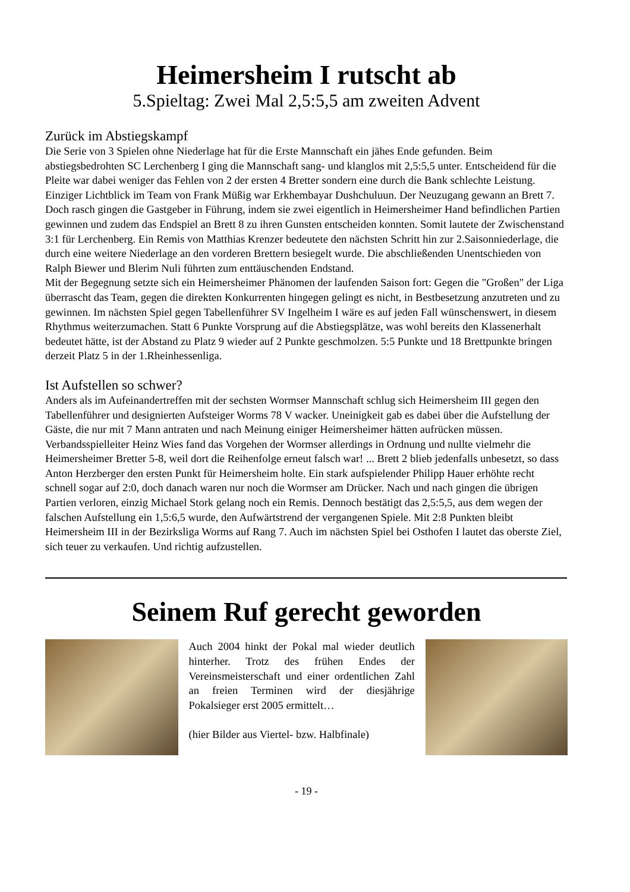Heimersheim I rutscht ab
5.Spieltag: Zwei Mal 2,5:5,5 am zweiten Advent
Zurück im Abstiegskampf
Die Serie von 3 Spielen ohne Niederlage hat für die Erste Mannschaft ein jähes Ende gefunden. Beim abstiegsbedrohten SC Lerchenberg I ging die Mannschaft sang- und klanglos mit 2,5:5,5 unter. Entscheidend für die Pleite war dabei weniger das Fehlen von 2 der ersten 4 Bretter sondern eine durch die Bank schlechte Leistung. Einziger Lichtblick im Team von Frank Müßig war Erkhembayar Dushchuluun. Der Neuzugang gewann an Brett 7. Doch rasch gingen die Gastgeber in Führung, indem sie zwei eigentlich in Heimersheimer Hand befindlichen Partien gewinnen und zudem das Endspiel an Brett 8 zu ihren Gunsten entscheiden konnten. Somit lautete der Zwischenstand 3:1 für Lerchenberg. Ein Remis von Matthias Krenzer bedeutete den nächsten Schritt hin zur 2.Saisonniederlage, die durch eine weitere Niederlage an den vorderen Brettern besiegelt wurde. Die abschließenden Unentschieden von Ralph Biewer und Blerim Nuli führten zum enttäuschenden Endstand.
Mit der Begegnung setzte sich ein Heimersheimer Phänomen der laufenden Saison fort: Gegen die "Großen" der Liga überrascht das Team, gegen die direkten Konkurrenten hingegen gelingt es nicht, in Bestbesetzung anzutreten und zu gewinnen. Im nächsten Spiel gegen Tabellenführer SV Ingelheim I wäre es auf jeden Fall wünschenswert, in diesem Rhythmus weiterzumachen. Statt 6 Punkte Vorsprung auf die Abstiegsplätze, was wohl bereits den Klassenerhalt bedeutet hätte, ist der Abstand zu Platz 9 wieder auf 2 Punkte geschmolzen. 5:5 Punkte und 18 Brettpunkte bringen derzeit Platz 5 in der 1.Rheinhessenliga.
Ist Aufstellen so schwer?
Anders als im Aufeinandertreffen mit der sechsten Wormser Mannschaft schlug sich Heimersheim III gegen den Tabellenführer und designierten Aufsteiger Worms 78 V wacker. Uneinigkeit gab es dabei über die Aufstellung der Gäste, die nur mit 7 Mann antraten und nach Meinung einiger Heimersheimer hätten aufrücken müssen. Verbandsspielleiter Heinz Wies fand das Vorgehen der Wormser allerdings in Ordnung und nullte vielmehr die Heimersheimer Bretter 5-8, weil dort die Reihenfolge erneut falsch war! ... Brett 2 blieb jedenfalls unbesetzt, so dass Anton Herzberger den ersten Punkt für Heimersheim holte. Ein stark aufspielender Philipp Hauer erhöhte recht schnell sogar auf 2:0, doch danach waren nur noch die Wormser am Drücker. Nach und nach gingen die übrigen Partien verloren, einzig Michael Stork gelang noch ein Remis. Dennoch bestätigt das 2,5:5,5, aus dem wegen der falschen Aufstellung ein 1,5:6,5 wurde, den Aufwärtstrend der vergangenen Spiele. Mit 2:8 Punkten bleibt Heimersheim III in der Bezirksliga Worms auf Rang 7. Auch im nächsten Spiel bei Osthofen I lautet das oberste Ziel, sich teuer zu verkaufen. Und richtig aufzustellen.
Seinem Ruf gerecht geworden
Auch 2004 hinkt der Pokal mal wieder deutlich hinterher. Trotz des frühen Endes der Vereinsmeisterschaft und einer ordentlichen Zahl an freien Terminen wird der diesjährige Pokalsieger erst 2005 ermittelt…
(hier Bilder aus Viertel- bzw. Halbfinale)
- 19 -